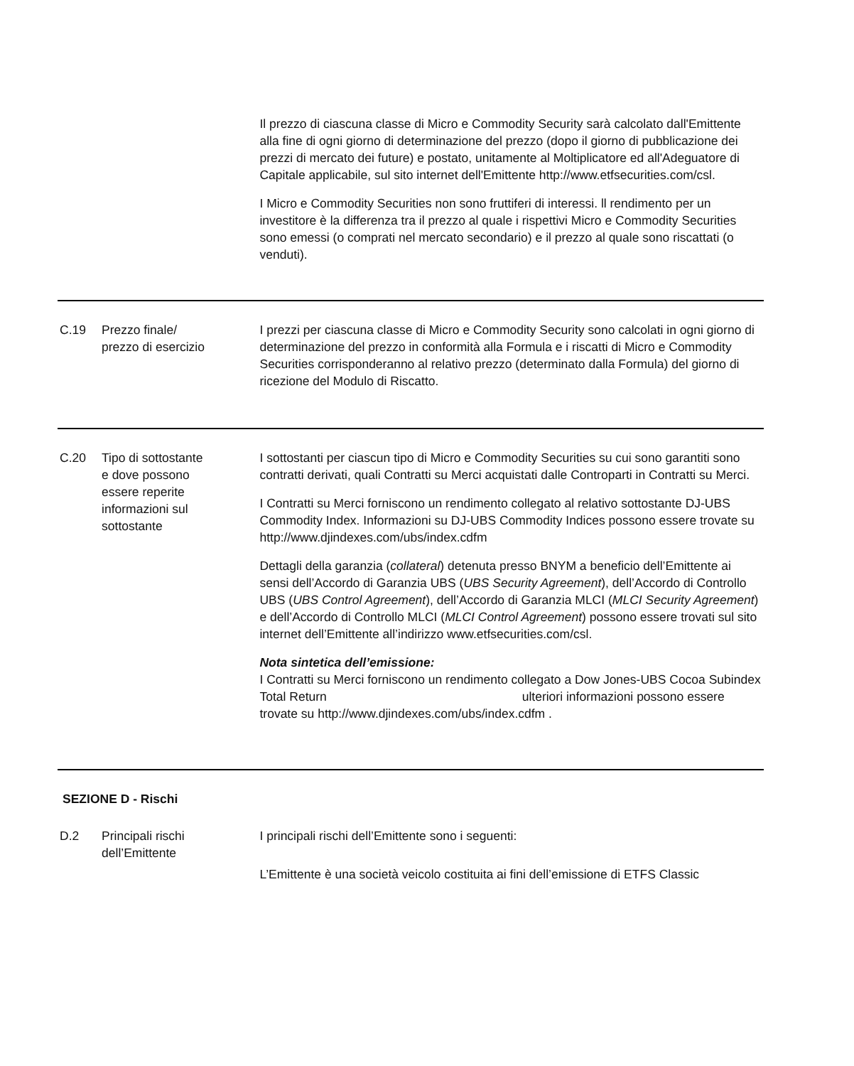Il prezzo di ciascuna classe di Micro e Commodity Security sarà calcolato dall'Emittente alla fine di ogni giorno di determinazione del prezzo (dopo il giorno di pubblicazione dei prezzi di mercato dei future) e postato, unitamente al Moltiplicatore ed all'Adeguatore di Capitale applicabile, sul sito internet dell'Emittente http://www.etfsecurities.com/csl.
I Micro e Commodity Securities non sono fruttiferi di interessi. ll rendimento per un investitore è la differenza tra il prezzo al quale i rispettivi Micro e Commodity Securities sono emessi (o comprati nel mercato secondario) e il prezzo al quale sono riscattati (o venduti).
C.19 Prezzo finale/
prezzo di esercizio
I prezzi per ciascuna classe di Micro e Commodity Security sono calcolati in ogni giorno di determinazione del prezzo in conformità alla Formula e i riscatti di Micro e Commodity Securities corrisponderanno al relativo prezzo (determinato dalla Formula) del giorno di ricezione del Modulo di Riscatto.
C.20 Tipo di sottostante
e dove possono
essere reperite
informazioni sul
sottostante
I sottostanti per ciascun tipo di Micro e Commodity Securities su cui sono garantiti sono contratti derivati, quali Contratti su Merci acquistati dalle Controparti in Contratti su Merci.
I Contratti su Merci forniscono un rendimento collegato al relativo sottostante DJ-UBS Commodity Index. Informazioni su DJ-UBS Commodity Indices possono essere trovate su http://www.djindexes.com/ubs/index.cdfm
Dettagli della garanzia (collateral) detenuta presso BNYM a beneficio dell’Emittente ai sensi dell’Accordo di Garanzia UBS (UBS Security Agreement), dell’Accordo di Controllo UBS (UBS Control Agreement), dell’Accordo di Garanzia MLCI (MLCI Security Agreement) e dell’Accordo di Controllo MLCI (MLCI Control Agreement) possono essere trovati sul sito internet dell’Emittente all’indirizzo www.etfsecurities.com/csl.
Nota sintetica dell’emissione:
I Contratti su Merci forniscono un rendimento collegato a Dow Jones-UBS Cocoa Subindex Total Return ulteriori informazioni possono essere trovate su http://www.djindexes.com/ubs/index.cdfm .
SEZIONE D - Rischi
D.2 Principali rischi
dell’Emittente
I principali rischi dell’Emittente sono i seguenti:
L’Emittente è una società veicolo costituita ai fini dell’emissione di ETFS Classic